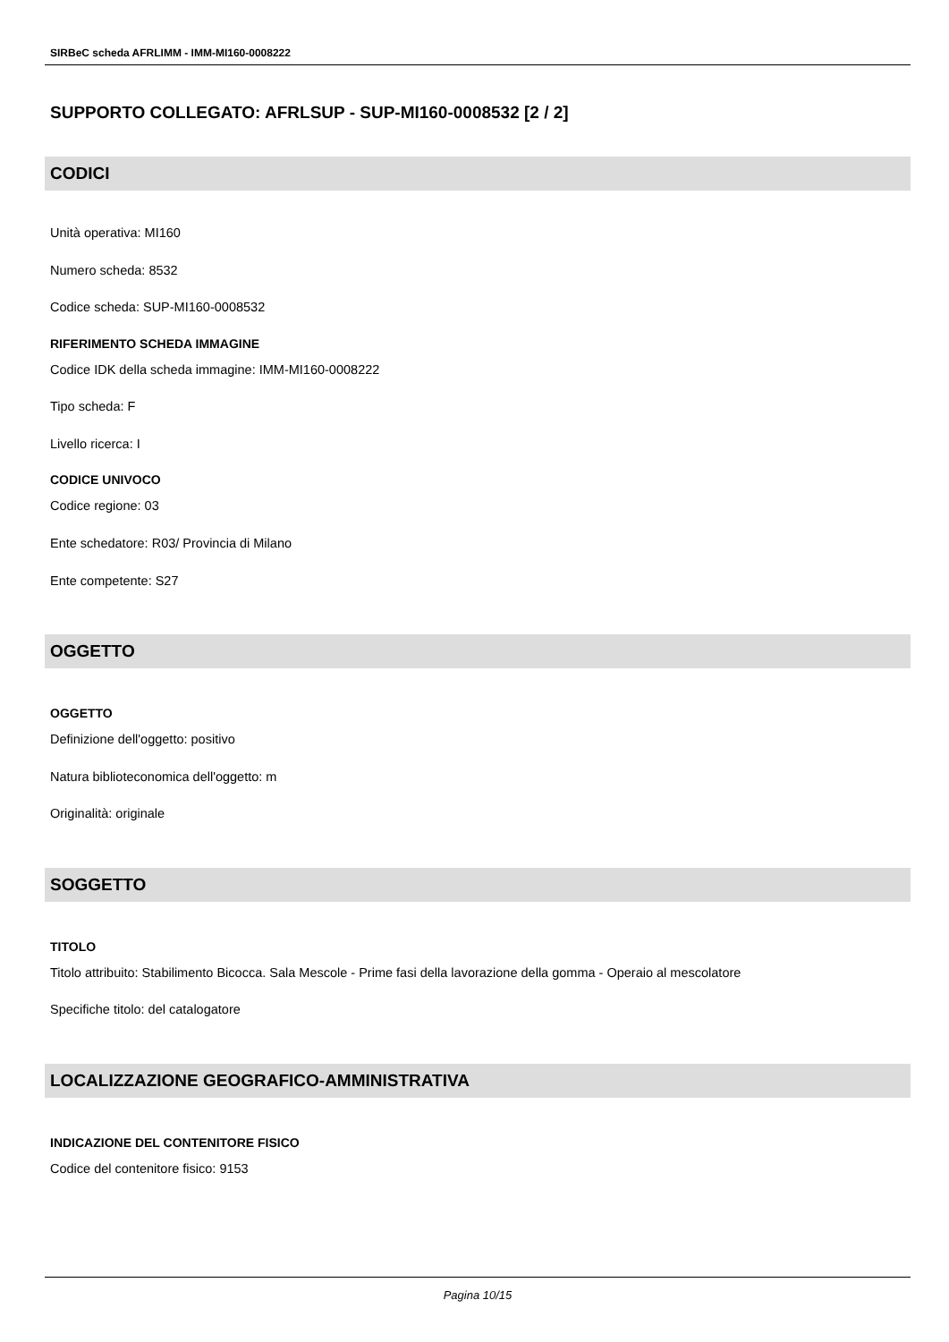SIRBeC scheda AFRLIMM - IMM-MI160-0008222
SUPPORTO COLLEGATO: AFRLSUP - SUP-MI160-0008532 [2 / 2]
CODICI
Unità operativa: MI160
Numero scheda: 8532
Codice scheda: SUP-MI160-0008532
RIFERIMENTO SCHEDA IMMAGINE
Codice IDK della scheda immagine: IMM-MI160-0008222
Tipo scheda: F
Livello ricerca: I
CODICE UNIVOCO
Codice regione: 03
Ente schedatore: R03/ Provincia di Milano
Ente competente: S27
OGGETTO
OGGETTO
Definizione dell'oggetto: positivo
Natura biblioteconomica dell'oggetto: m
Originalità: originale
SOGGETTO
TITOLO
Titolo attribuito: Stabilimento Bicocca. Sala Mescole - Prime fasi della lavorazione della gomma - Operaio al mescolatore
Specifiche titolo: del catalogatore
LOCALIZZAZIONE GEOGRAFICO-AMMINISTRATIVA
INDICAZIONE DEL CONTENITORE FISICO
Codice del contenitore fisico: 9153
Pagina 10/15